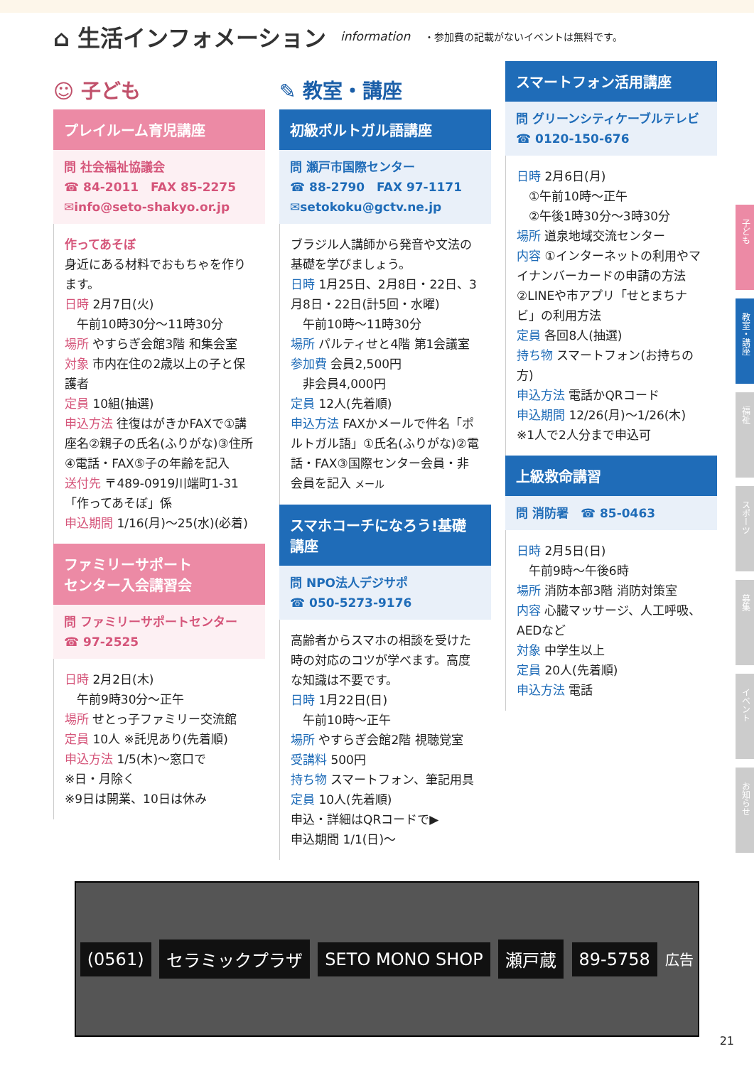⌂ 生活インフォメーション
information ・参加費の記載がないイベントは無料です。
☺ 子ども
プレイルーム育児講座
問 社会福祉協議会
☎ 84-2011　FAX 85-2275
✉info@seto-shakyo.or.jp
作ってあそぼ
身近にある材料でおもちゃを作ります。
日時 2月7日(火)
　午前10時30分～11時30分
場所 やすらぎ会館3階 和集会室
対象 市内在住の2歳以上の子と保護者
定員 10組(抽選)
申込方法 往復はがきかFAXで①講座名②親子の氏名(ふりがな)③住所④電話・FAX⑤子の年齢を記入
送付先 〒489-0919川端町1-31「作ってあそぼ」係
申込期間 1/16(月)～25(水)(必着)
ファミリーサポート
センター入会講習会
問 ファミリーサポートセンター
☎ 97-2525
日時 2月2日(木)
　午前9時30分～正午
場所 せとっ子ファミリー交流館
定員 10人 ※託児あり(先着順)
申込方法 1/5(木)～窓口で
※日・月除く
※9日は開業、10日は休み
✎ 教室・講座
初級ポルトガル語講座
問 瀬戸市国際センター
☎ 88-2790　FAX 97-1171
✉setokoku@gctv.ne.jp
ブラジル人講師から発音や文法の基礎を学びましょう。
日時 1月25日、2月8日・22日、3月8日・22日(計5回・水曜)
　午前10時～11時30分
場所 パルティせと4階 第1会議室
参加費 会員2,500円
　非会員4,000円
定員 12人(先着順)
申込方法 FAXかメールで件名「ポルトガル語」①氏名(ふりがな)②電話・FAX③国際センター会員・非会員を記入 メール
スマホコーチになろう!基礎講座
問 NPO法人デジサポ
☎ 050-5273-9176
高齢者からスマホの相談を受けた時の対応のコツが学べます。高度な知識は不要です。
日時 1月22日(日)
　午前10時～正午
場所 やすらぎ会館2階 視聴覚室
受講料 500円
持ち物 スマートフォン、筆記用具
定員 10人(先着順)
申込・詳細はQRコードで▶
申込期間 1/1(日)～
スマートフォン活用講座
問 グリーンシティケーブルテレビ
☎ 0120-150-676
日時 2月6日(月)
　①午前10時～正午
　②午後1時30分～3時30分
場所 道泉地域交流センター
内容 ①インターネットの利用やマイナンバーカードの申請の方法②LINEや市アプリ「せとまちナビ」の利用方法
定員 各回8人(抽選)
持ち物 スマートフォン(お持ちの方)
申込方法 電話かQRコード
申込期間 12/26(月)～1/26(木)
※1人で2人分まで申込可
上級救命講習
問 消防署　☎ 85-0463
日時 2月5日(日)
　午前9時～午後6時
場所 消防本部3階 消防対策室
内容 心臓マッサージ、人工呼吸、AEDなど
対象 中学生以上
定員 20人(先着順)
申込方法 電話
(0561) セラミックプラザ SETO MONO SHOP 瀬戸蔵 89-5758
広告
子ども
教室・講座
福祉
スポーツ
募集
イベント
お知らせ
21